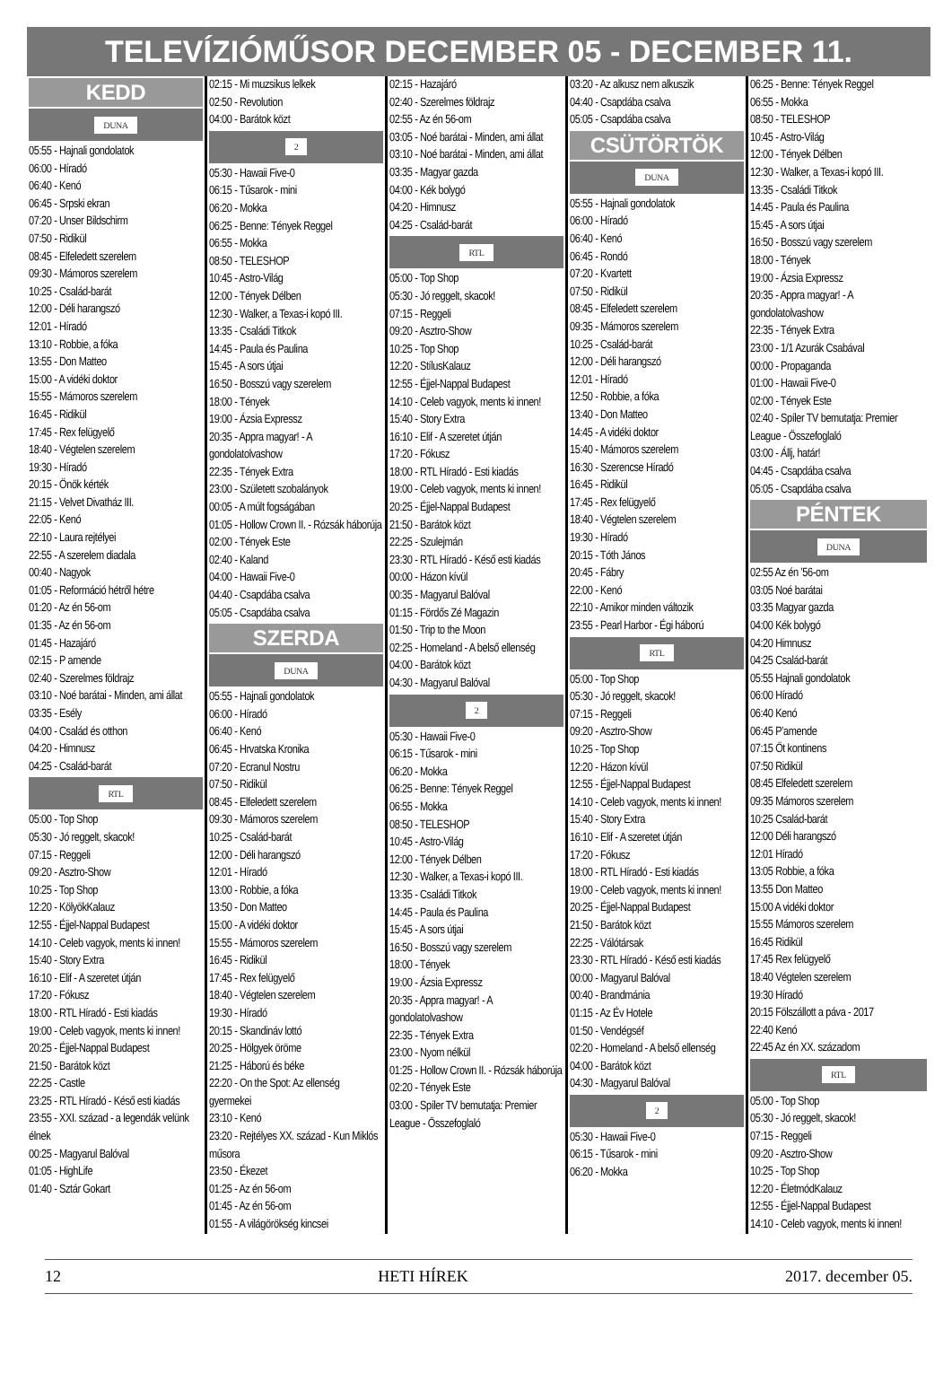TELEVÍZIÓMŰSOR DECEMBER 05 - DECEMBER 11.
KEDD
DUNA
05:55 - Hajnali gondolatok
06:00 - Híradó
06:40 - Kenó
06:45 - Srpski ekran
07:20 - Unser Bildschirm
07:50 - Ridikül
08:45 - Elfeledett szerelem
09:30 - Mámoros szerelem
10:25 - Család-barát
12:00 - Déli harangszó
12:01 - Híradó
13:10 - Robbie, a fóka
13:55 - Don Matteo
15:00 - A vidéki doktor
15:55 - Mámoros szerelem
16:45 - Ridikül
17:45 - Rex felügyelő
18:40 - Végtelen szerelem
19:30 - Híradó
20:15 - Önök kérték
21:15 - Velvet Divatház III.
22:05 - Kenó
22:10 - Laura rejtélyei
22:55 - A szerelem diadala
00:40 - Nagyok
01:05 - Reformáció hétről hétre
01:20 - Az én 56-om
01:35 - Az én 56-om
01:45 - Hazajáró
02:15 - P amende
02:40 - Szerelmes földrajz
03:10 - Noé barátai - Minden, ami állat
03:35 - Esély
04:00 - Család és otthon
04:20 - Himnusz
04:25 - Család-barát
RTL
05:00 - Top Shop
05:30 - Jó reggelt, skacok!
07:15 - Reggeli
09:20 - Asztro-Show
10:25 - Top Shop
12:20 - KölyökKalauz
12:55 - Éjjel-Nappal Budapest
14:10 - Celeb vagyok, ments ki innen!
15:40 - Story Extra
16:10 - Elif - A szeretet útján
17:20 - Fókusz
18:00 - RTL Híradó - Esti kiadás
19:00 - Celeb vagyok, ments ki innen!
20:25 - Éjjel-Nappal Budapest
21:50 - Barátok közt
22:25 - Castle
23:25 - RTL Híradó - Késő esti kiadás
23:55 - XXI. század - a legendák velünk élnek
00:25 - Magyarul Balóval
01:05 - HighLife
01:40 - Sztár Gokart
02:15 - Mi muzsikus lelkek
02:50 - Revolution
04:00 - Barátok közt
2
05:30 - Hawaii Five-0
06:15 - Tűsarok - mini
06:20 - Mokka
06:25 - Benne: Tények Reggel
06:55 - Mokka
08:50 - TELESHOP
10:45 - Astro-Világ
12:00 - Tények Délben
12:30 - Walker, a Texas-i kopó III.
13:35 - Családi Titkok
14:45 - Paula és Paulina
15:45 - A sors útjai
16:50 - Bosszú vagy szerelem
18:00 - Tények
19:00 - Ázsia Expressz
20:35 - Appra magyar! - A gondolatolvashow
22:35 - Tények Extra
23:00 - Született szobalányok
00:05 - A múlt fogságában
01:05 - Hollow Crown II. - Rózsák háborúja
02:00 - Tények Este
02:40 - Kaland
04:00 - Hawaii Five-0
04:40 - Csapdába csalva
05:05 - Csapdába csalva
SZERDA
DUNA
05:55 - Hajnali gondolatok
06:00 - Híradó
06:40 - Kenó
06:45 - Hrvatska Kronika
07:20 - Ecranul Nostru
07:50 - Ridikül
08:45 - Elfeledett szerelem
09:30 - Mámoros szerelem
10:25 - Család-barát
12:00 - Déli harangszó
12:01 - Híradó
13:00 - Robbie, a fóka
13:50 - Don Matteo
15:00 - A vidéki doktor
15:55 - Mámoros szerelem
16:45 - Ridikül
17:45 - Rex felügyelő
18:40 - Végtelen szerelem
19:30 - Híradó
20:15 - Skandináv lottó
20:25 - Hölgyek öröme
21:25 - Háború és béke
22:20 - On the Spot: Az ellenség gyermekei
23:10 - Kenó
23:20 - Rejtélyes XX. század - Kun Miklós műsora
23:50 - Ékezet
01:25 - Az én 56-om
01:45 - Az én 56-om
01:55 - A világörökség kincsei
02:15 - Hazajáró
02:40 - Szerelmes földrajz
02:55 - Az én 56-om
03:05 - Noé barátai - Minden, ami állat
03:10 - Noé barátai - Minden, ami állat
03:35 - Magyar gazda
04:00 - Kék bolygó
04:20 - Himnusz
04:25 - Család-barát
RTL
05:00 - Top Shop
05:30 - Jó reggelt, skacok!
07:15 - Reggeli
09:20 - Asztro-Show
10:25 - Top Shop
12:20 - StílusKalauz
12:55 - Éjjel-Nappal Budapest
14:10 - Celeb vagyok, ments ki innen!
15:40 - Story Extra
16:10 - Elif - A szeretet útján
17:20 - Fókusz
18:00 - RTL Híradó - Esti kiadás
19:00 - Celeb vagyok, ments ki innen!
20:25 - Éjjel-Nappal Budapest
21:50 - Barátok közt
22:25 - Szulejmán
23:30 - RTL Híradó - Késő esti kiadás
00:00 - Házon kívül
00:35 - Magyarul Balóval
01:15 - Fördős Zé Magazin
01:50 - Trip to the Moon
02:25 - Homeland - A belső ellenség
04:00 - Barátok közt
04:30 - Magyarul Balóval
2
05:30 - Hawaii Five-0
06:15 - Tűsarok - mini
06:20 - Mokka
06:25 - Benne: Tények Reggel
06:55 - Mokka
08:50 - TELESHOP
10:45 - Astro-Világ
12:00 - Tények Délben
12:30 - Walker, a Texas-i kopó III.
13:35 - Családi Titkok
14:45 - Paula és Paulina
15:45 - A sors útjai
16:50 - Bosszú vagy szerelem
18:00 - Tények
19:00 - Ázsia Expressz
20:35 - Appra magyar! - A gondolatolvashow
22:35 - Tények Extra
23:00 - Nyom nélkül
01:25 - Hollow Crown II. - Rózsák háborúja
02:20 - Tények Este
03:00 - Spíler TV bemutatja: Premier League - Összefoglaló
03:20 - Az alkusz nem alkuszik
04:40 - Csapdába csalva
05:05 - Csapdába csalva
CSÜTÖRTÖK
DUNA
05:55 - Hajnali gondolatok
06:00 - Híradó
06:40 - Kenó
06:45 - Rondó
07:20 - Kvartett
07:50 - Ridikül
08:45 - Elfeledett szerelem
09:35 - Mámoros szerelem
10:25 - Család-barát
12:00 - Déli harangszó
12:01 - Híradó
12:50 - Robbie, a fóka
13:40 - Don Matteo
14:45 - A vidéki doktor
15:40 - Mámoros szerelem
16:30 - Szerencse Híradó
16:45 - Ridikül
17:45 - Rex felügyelő
18:40 - Végtelen szerelem
19:30 - Híradó
20:15 - Tóth János
20:45 - Fábry
22:00 - Kenó
22:10 - Amikor minden változik
23:55 - Pearl Harbor - Égi háború
RTL
05:00 - Top Shop
05:30 - Jó reggelt, skacok!
07:15 - Reggeli
09:20 - Asztro-Show
10:25 - Top Shop
12:20 - Házon kívül
12:55 - Éjjel-Nappal Budapest
14:10 - Celeb vagyok, ments ki innen!
15:40 - Story Extra
16:10 - Elif - A szeretet útján
17:20 - Fókusz
18:00 - RTL Híradó - Esti kiadás
19:00 - Celeb vagyok, ments ki innen!
20:25 - Éjjel-Nappal Budapest
21:50 - Barátok közt
22:25 - Válótársak
23:30 - RTL Híradó - Késő esti kiadás
00:00 - Magyarul Balóval
00:40 - Brandmánia
01:15 - Az Év Hotele
01:50 - Vendégséf
02:20 - Homeland - A belső ellenség
04:00 - Barátok közt
04:30 - Magyarul Balóval
2
05:30 - Hawaii Five-0
06:15 - Tűsarok - mini
06:20 - Mokka
06:25 - Benne: Tények Reggel
06:55 - Mokka
08:50 - TELESHOP
10:45 - Astro-Világ
12:00 - Tények Délben
12:30 - Walker, a Texas-i kopó III.
13:35 - Családi Titkok
14:45 - Paula és Paulina
15:45 - A sors útjai
16:50 - Bosszú vagy szerelem
18:00 - Tények
19:00 - Ázsia Expressz
20:35 - Appra magyar! - A gondolatolvashow
22:35 - Tények Extra
23:00 - 1/1 Azurák Csabával
00:00 - Propaganda
01:00 - Hawaii Five-0
02:00 - Tények Este
02:40 - Spíler TV bemutatja: Premier League - Összefoglaló
03:00 - Állj, határ!
04:45 - Csapdába csalva
05:05 - Csapdába csalva
PÉNTEK
DUNA
02:55 Az én ’56-om
03:05 Noé barátai
03:35 Magyar gazda
04:00 Kék bolygó
04:20 Himnusz
04:25 Család-barát
05:55 Hajnali gondolatok
06:00 Híradó
06:40 Kenó
06:45 P’amende
07:15 Öt kontinens
07:50 Ridikül
08:45 Elfeledett szerelem
09:35 Mámoros szerelem
10:25 Család-barát
12:00 Déli harangszó
12:01 Híradó
13:05 Robbie, a fóka
13:55 Don Matteo
15:00 A vidéki doktor
15:55 Mámoros szerelem
16:45 Ridikül
17:45 Rex felügyelő
18:40 Végtelen szerelem
19:30 Híradó
20:15 Fölszállott a páva - 2017
22:40 Kenó
22:45 Az én XX. századom
RTL
05:00 - Top Shop
05:30 - Jó reggelt, skacok!
07:15 - Reggeli
09:20 - Asztro-Show
10:25 - Top Shop
12:20 - ÉletmódKalauz
12:55 - Éjjel-Nappal Budapest
14:10 - Celeb vagyok, ments ki innen!
12 HETI HÍREK 2017. december 05.